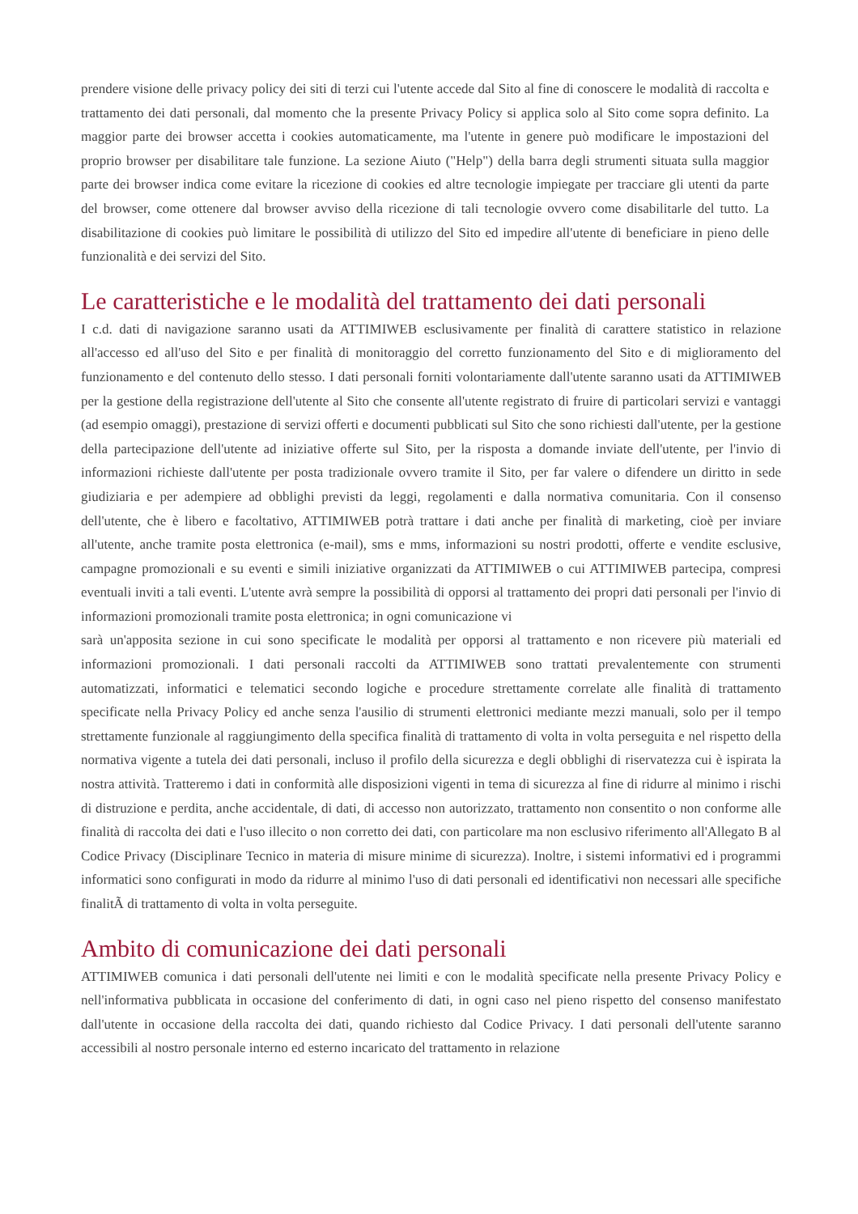prendere visione delle privacy policy dei siti di terzi cui l'utente accede dal Sito al fine di conoscere le modalità di raccolta e trattamento dei dati personali, dal momento che la presente Privacy Policy si applica solo al Sito come sopra definito. La maggior parte dei browser accetta i cookies automaticamente, ma l'utente in genere può modificare le impostazioni del proprio browser per disabilitare tale funzione. La sezione Aiuto ("Help") della barra degli strumenti situata sulla maggior parte dei browser indica come evitare la ricezione di cookies ed altre tecnologie impiegate per tracciare gli utenti da parte del browser, come ottenere dal browser avviso della ricezione di tali tecnologie ovvero come disabilitarle del tutto. La disabilitazione di cookies può limitare le possibilità di utilizzo del Sito ed impedire all'utente di beneficiare in pieno delle funzionalità e dei servizi del Sito.
Le caratteristiche e le modalità del trattamento dei dati personali
I c.d. dati di navigazione saranno usati da ATTIMIWEB esclusivamente per finalità di carattere statistico in relazione all'accesso ed all'uso del Sito e per finalità di monitoraggio del corretto funzionamento del Sito e di miglioramento del funzionamento e del contenuto dello stesso. I dati personali forniti volontariamente dall'utente saranno usati da ATTIMIWEB per la gestione della registrazione dell'utente al Sito che consente all'utente registrato di fruire di particolari servizi e vantaggi (ad esempio omaggi), prestazione di servizi offerti e documenti pubblicati sul Sito che sono richiesti dall'utente, per la gestione della partecipazione dell'utente ad iniziative offerte sul Sito, per la risposta a domande inviate dell'utente, per l'invio di informazioni richieste dall'utente per posta tradizionale ovvero tramite il Sito, per far valere o difendere un diritto in sede giudiziaria e per adempiere ad obblighi previsti da leggi, regolamenti e dalla normativa comunitaria. Con il consenso dell'utente, che è libero e facoltativo, ATTIMIWEB potrà trattare i dati anche per finalità di marketing, cioè per inviare all'utente, anche tramite posta elettronica (e-mail), sms e mms, informazioni su nostri prodotti, offerte e vendite esclusive, campagne promozionali e su eventi e simili iniziative organizzati da ATTIMIWEB o cui ATTIMIWEB partecipa, compresi eventuali inviti a tali eventi. L'utente avrà sempre la possibilità di opporsi al trattamento dei propri dati personali per l'invio di informazioni promozionali tramite posta elettronica; in ogni comunicazione vi
sarà un'apposita sezione in cui sono specificate le modalità per opporsi al trattamento e non ricevere più materiali ed informazioni promozionali. I dati personali raccolti da ATTIMIWEB sono trattati prevalentemente con strumenti automatizzati, informatici e telematici secondo logiche e procedure strettamente correlate alle finalità di trattamento specificate nella Privacy Policy ed anche senza l'ausilio di strumenti elettronici mediante mezzi manuali, solo per il tempo strettamente funzionale al raggiungimento della specifica finalità di trattamento di volta in volta perseguita e nel rispetto della normativa vigente a tutela dei dati personali, incluso il profilo della sicurezza e degli obblighi di riservatezza cui è ispirata la nostra attività. Tratteremo i dati in conformità alle disposizioni vigenti in tema di sicurezza al fine di ridurre al minimo i rischi di distruzione e perdita, anche accidentale, di dati, di accesso non autorizzato, trattamento non consentito o non conforme alle finalità di raccolta dei dati e l'uso illecito o non corretto dei dati, con particolare ma non esclusivo riferimento all'Allegato B al Codice Privacy (Disciplinare Tecnico in materia di misure minime di sicurezza). Inoltre, i sistemi informativi ed i programmi informatici sono configurati in modo da ridurre al minimo l'uso di dati personali ed identificativi non necessari alle specifiche finalitÃ di trattamento di volta in volta perseguite.
Ambito di comunicazione dei dati personali
ATTIMIWEB comunica i dati personali dell'utente nei limiti e con le modalità specificate nella presente Privacy Policy e nell'informativa pubblicata in occasione del conferimento di dati, in ogni caso nel pieno rispetto del consenso manifestato dall'utente in occasione della raccolta dei dati, quando richiesto dal Codice Privacy. I dati personali dell'utente saranno accessibili al nostro personale interno ed esterno incaricato del trattamento in relazione